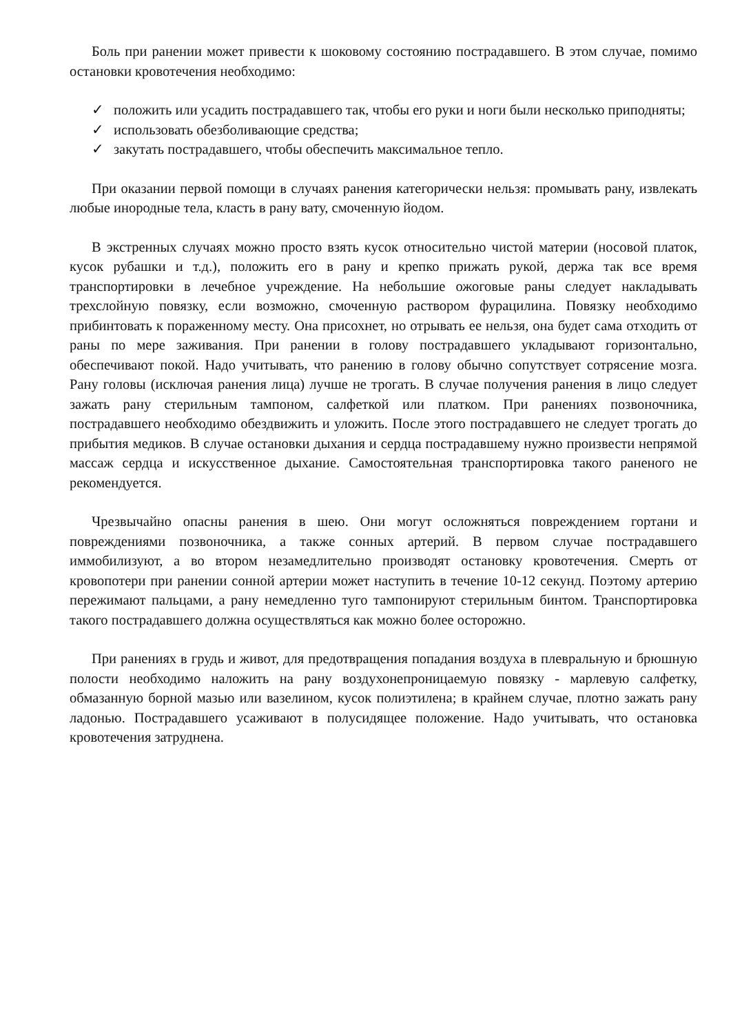Боль при ранении может привести к шоковому состоянию пострадавшего. В этом случае, помимо остановки кровотечения необходимо:
✓ положить или усадить пострадавшего так, чтобы его руки и ноги были несколько приподняты;
✓ использовать обезболивающие средства;
✓ закутать пострадавшего, чтобы обеспечить максимальное тепло.
При оказании первой помощи в случаях ранения категорически нельзя: промывать рану, извлекать любые инородные тела, класть в рану вату, смоченную йодом.
В экстренных случаях можно просто взять кусок относительно чистой материи (носовой платок, кусок рубашки и т.д.), положить его в рану и крепко прижать рукой, держа так все время транспортировки в лечебное учреждение. На небольшие ожоговые раны следует накладывать трехслойную повязку, если возможно, смоченную раствором фурацилина. Повязку необходимо прибинтовать к пораженному месту. Она присохнет, но отрывать ее нельзя, она будет сама отходить от раны по мере заживания. При ранении в голову пострадавшего укладывают горизонтально, обеспечивают покой. Надо учитывать, что ранению в голову обычно сопутствует сотрясение мозга. Рану головы (исключая ранения лица) лучше не трогать. В случае получения ранения в лицо следует зажать рану стерильным тампоном, салфеткой или платком. При ранениях позвоночника, пострадавшего необходимо обездвижить и уложить. После этого пострадавшего не следует трогать до прибытия медиков. В случае остановки дыхания и сердца пострадавшему нужно произвести непрямой массаж сердца и искусственное дыхание. Самостоятельная транспортировка такого раненого не рекомендуется.
Чрезвычайно опасны ранения в шею. Они могут осложняться повреждением гортани и повреждениями позвоночника, а также сонных артерий. В первом случае пострадавшего иммобилизуют, а во втором незамедлительно производят остановку кровотечения. Смерть от кровопотери при ранении сонной артерии может наступить в течение 10-12 секунд. Поэтому артерию пережимают пальцами, а рану немедленно туго тампонируют стерильным бинтом. Транспортировка такого пострадавшего должна осуществляться как можно более осторожно.
При ранениях в грудь и живот, для предотвращения попадания воздуха в плевральную и брюшную полости необходимо наложить на рану воздухонепроницаемую повязку - марлевую салфетку, обмазанную борной мазью или вазелином, кусок полиэтилена; в крайнем случае, плотно зажать рану ладонью. Пострадавшего усаживают в полусидящее положение. Надо учитывать, что остановка кровотечения затруднена.